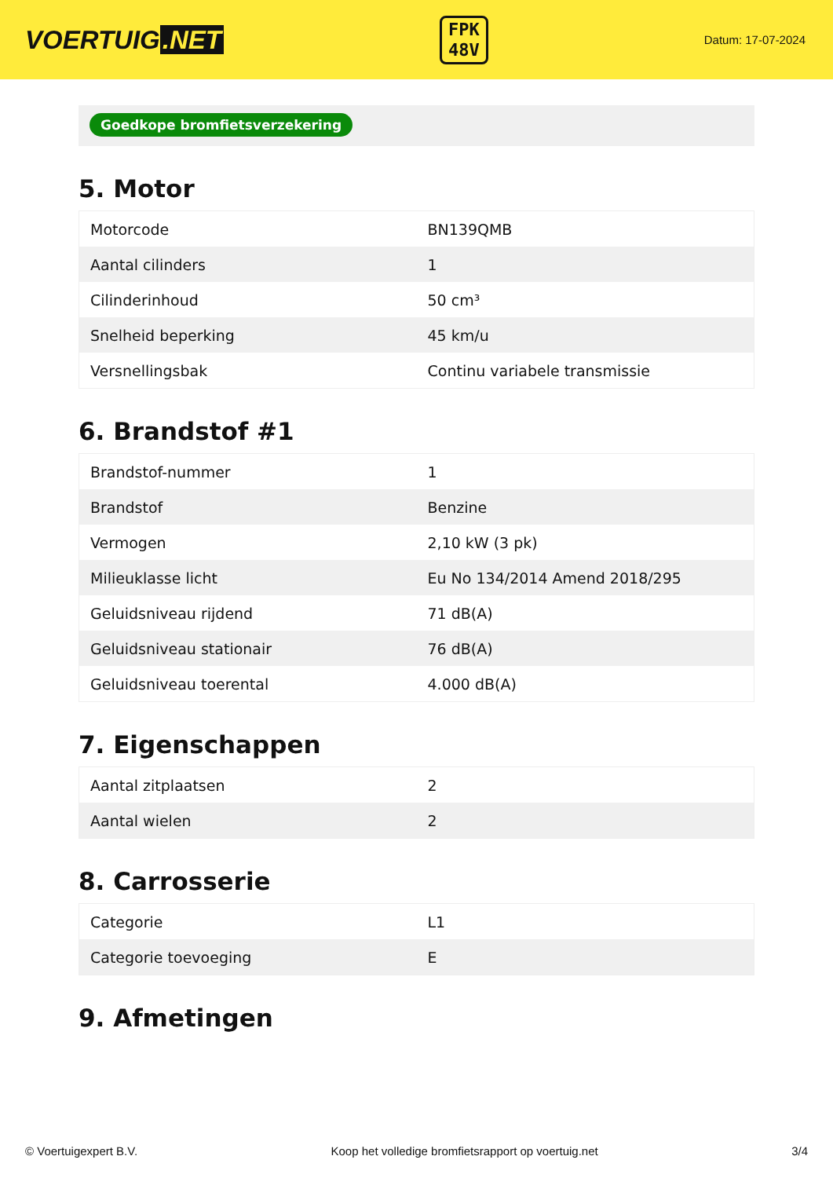VOERTUIG.NET
FPK
48V
Datum: 17-07-2024
Goedkope bromfietsverzekering
5. Motor
| Motorcode | BN139QMB |
| Aantal cilinders | 1 |
| Cilinderinhoud | 50 cm³ |
| Snelheid beperking | 45 km/u |
| Versnellingsbak | Continu variabele transmissie |
6. Brandstof #1
| Brandstof-nummer | 1 |
| Brandstof | Benzine |
| Vermogen | 2,10 kW (3 pk) |
| Milieuklasse licht | Eu No 134/2014 Amend 2018/295 |
| Geluidsniveau rijdend | 71 dB(A) |
| Geluidsniveau stationair | 76 dB(A) |
| Geluidsniveau toerental | 4.000 dB(A) |
7. Eigenschappen
| Aantal zitplaatsen | 2 |
| Aantal wielen | 2 |
8. Carrosserie
| Categorie | L1 |
| Categorie toevoeging | E |
9. Afmetingen
© Voertuigexpert B.V. Koop het volledige bromfietsrapport op voertuig.net 3/4